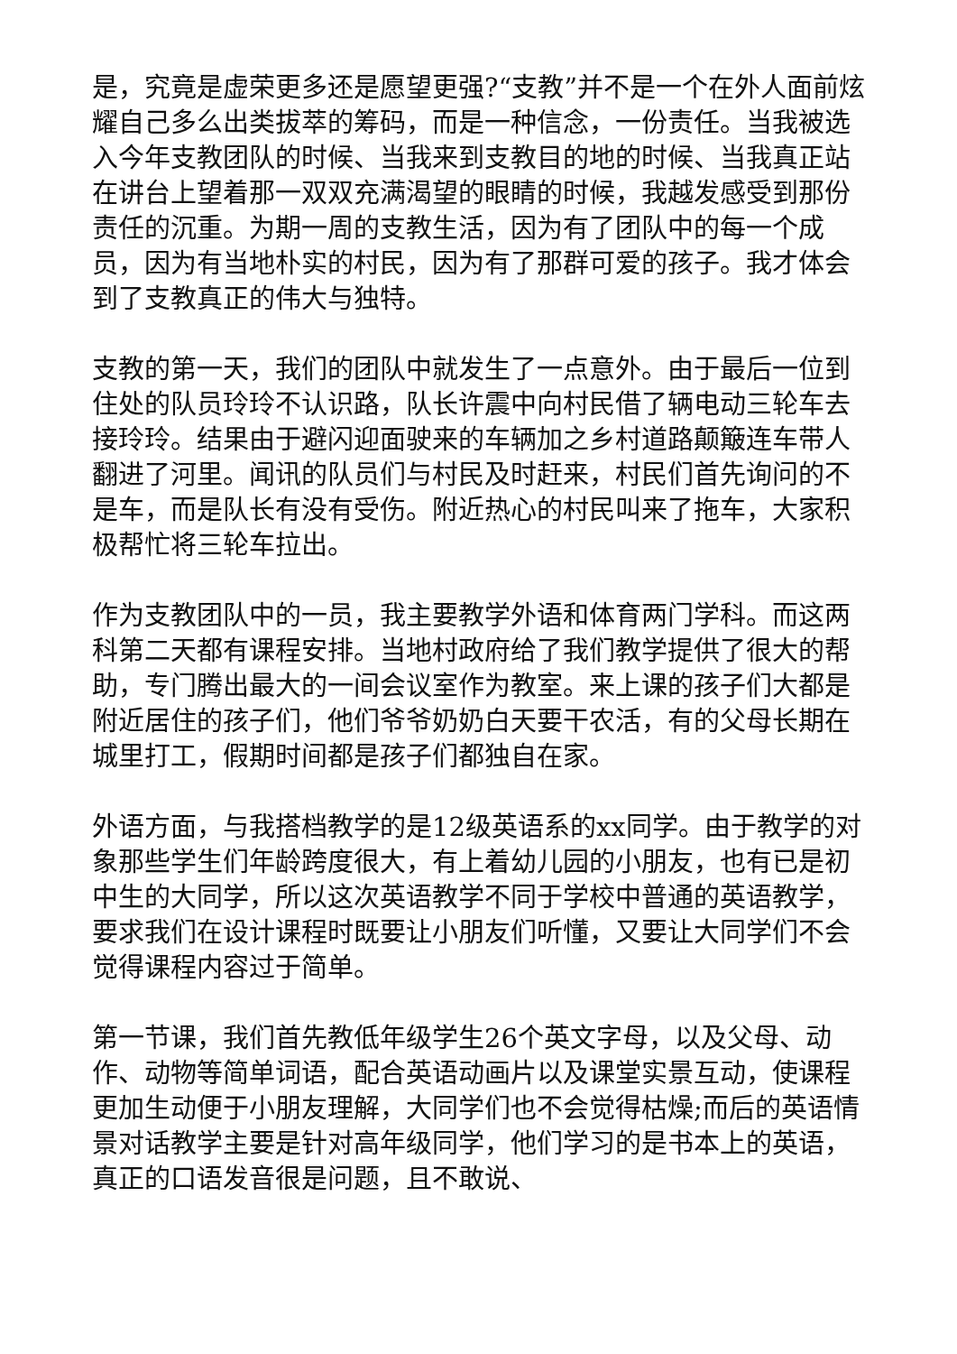是，究竟是虚荣更多还是愿望更强?“支教”并不是一个在外人面前炫耀自己多么出类拔萃的筹码，而是一种信念，一份责任。当我被选入今年支教团队的时候、当我来到支教目的地的时候、当我真正站在讲台上望着那一双双充满渴望的眼睛的时候，我越发感受到那份责任的沉重。为期一周的支教生活，因为有了团队中的每一个成员，因为有当地朴实的村民，因为有了那群可爱的孩子。我才体会到了支教真正的伟大与独特。
支教的第一天，我们的团队中就发生了一点意外。由于最后一位到住处的队员玲玲不认识路，队长许震中向村民借了辆电动三轮车去接玲玲。结果由于避闪迎面驶来的车辆加之乡村道路颠簸连车带人翻进了河里。闻讯的队员们与村民及时赶来，村民们首先询问的不是车，而是队长有没有受伤。附近热心的村民叫来了拖车，大家积极帮忙将三轮车拉出。
作为支教团队中的一员，我主要教学外语和体育两门学科。而这两科第二天都有课程安排。当地村政府给了我们教学提供了很大的帮助，专门腾出最大的一间会议室作为教室。来上课的孩子们大都是附近居住的孩子们，他们爷爷奶奶白天要干农活，有的父母长期在城里打工，假期时间都是孩子们都独自在家。
外语方面，与我搭档教学的是12级英语系的xx同学。由于教学的对象那些学生们年龄跨度很大，有上着幼儿园的小朋友，也有已是初中生的大同学，所以这次英语教学不同于学校中普通的英语教学，要求我们在设计课程时既要让小朋友们听懂，又要让大同学们不会觉得课程内容过于简单。
第一节课，我们首先教低年级学生26个英文字母，以及父母、动作、动物等简单词语，配合英语动画片以及课堂实景互动，使课程更加生动便于小朋友理解，大同学们也不会觉得枯燥;而后的英语情景对话教学主要是针对高年级同学，他们学习的是书本上的英语，真正的口语发音很是问题，且不敢说、